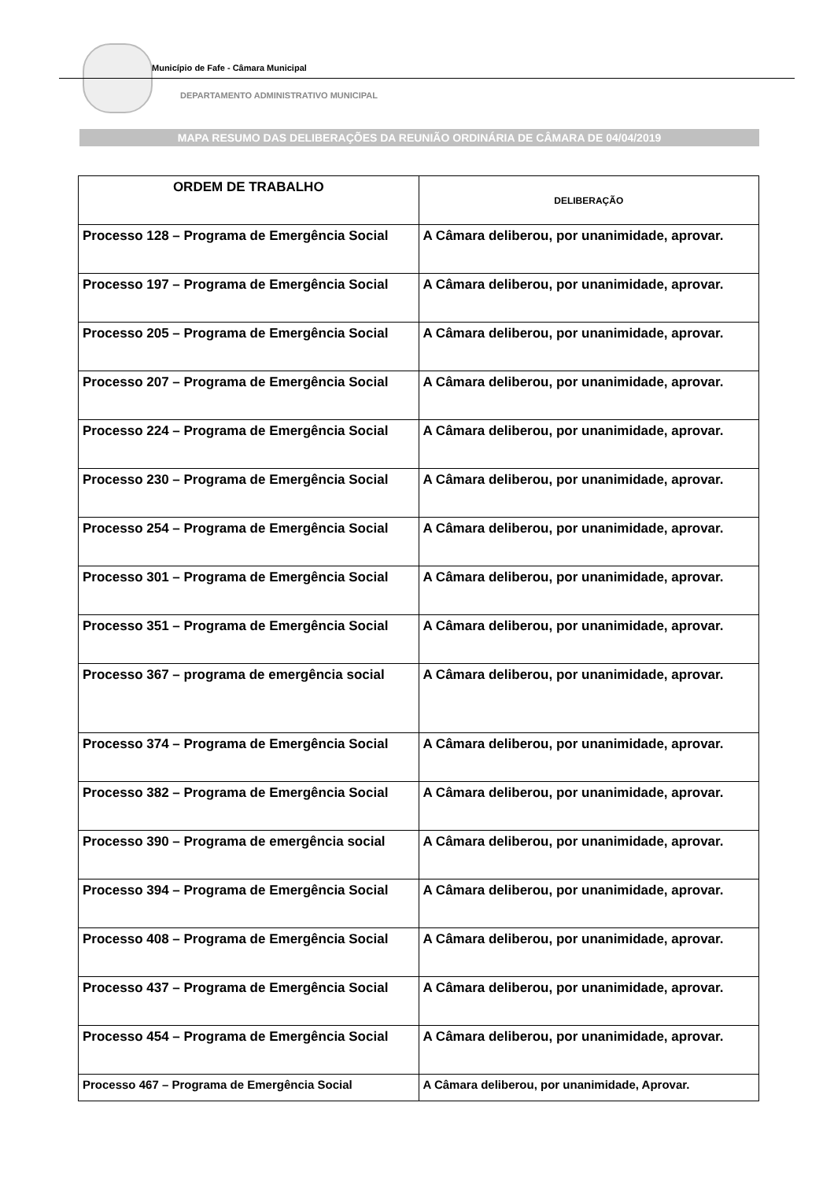Município de Fafe - Câmara Municipal
DEPARTAMENTO ADMINISTRATIVO MUNICIPAL
MAPA RESUMO DAS DELIBERAÇÕES DA REUNIÃO ORDINÁRIA DE CÂMARA DE 04/04/2019
| ORDEM DE TRABALHO | DELIBERAÇÃO |
| --- | --- |
| Processo 128 – Programa de Emergência Social | A Câmara deliberou, por unanimidade, aprovar. |
| Processo 197 – Programa de Emergência Social | A Câmara deliberou, por unanimidade, aprovar. |
| Processo 205 – Programa de Emergência Social | A Câmara deliberou, por unanimidade, aprovar. |
| Processo 207 – Programa de Emergência Social | A Câmara deliberou, por unanimidade, aprovar. |
| Processo 224 – Programa de Emergência Social | A Câmara deliberou, por unanimidade, aprovar. |
| Processo 230 – Programa de Emergência Social | A Câmara deliberou, por unanimidade, aprovar. |
| Processo 254 – Programa de Emergência Social | A Câmara deliberou, por unanimidade, aprovar. |
| Processo 301 – Programa de Emergência Social | A Câmara deliberou, por unanimidade, aprovar. |
| Processo 351 – Programa de Emergência Social | A Câmara deliberou, por unanimidade, aprovar. |
| Processo 367 – programa de emergência social | A Câmara deliberou, por unanimidade, aprovar. |
| Processo 374 – Programa de Emergência Social | A Câmara deliberou, por unanimidade, aprovar. |
| Processo 382 – Programa de Emergência Social | A Câmara deliberou, por unanimidade, aprovar. |
| Processo 390 – Programa de emergência social | A Câmara deliberou, por unanimidade, aprovar. |
| Processo 394 – Programa de Emergência Social | A Câmara deliberou, por unanimidade, aprovar. |
| Processo 408 – Programa de Emergência Social | A Câmara deliberou, por unanimidade, aprovar. |
| Processo 437 – Programa de Emergência Social | A Câmara deliberou, por unanimidade, aprovar. |
| Processo 454 – Programa de Emergência Social | A Câmara deliberou, por unanimidade, aprovar. |
| Processo 467 – Programa de Emergência Social | A Câmara deliberou, por unanimidade, Aprovar. |